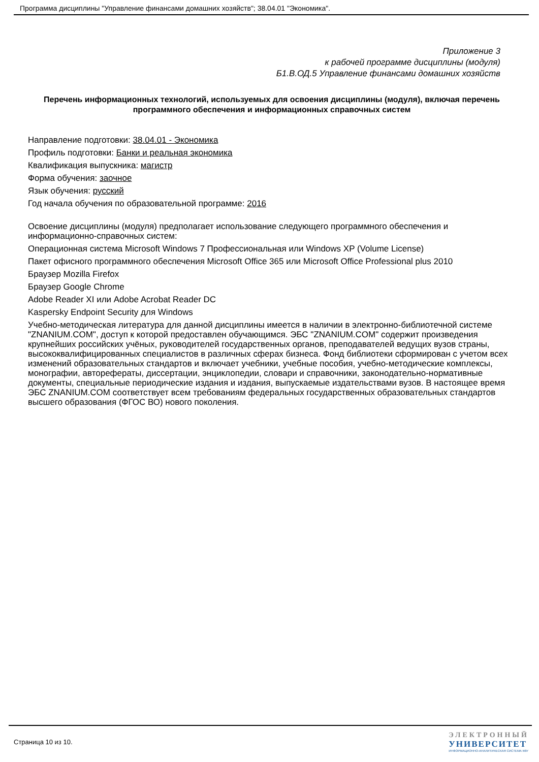Программа дисциплины "Управление финансами домашних хозяйств"; 38.04.01 "Экономика".
Приложение 3
к рабочей программе дисциплины (модуля)
Б1.В.ОД.5 Управление финансами домашних хозяйств
Перечень информационных технологий, используемых для освоения дисциплины (модуля), включая перечень программного обеспечения и информационных справочных систем
Направление подготовки: 38.04.01 - Экономика
Профиль подготовки: Банки и реальная экономика
Квалификация выпускника: магистр
Форма обучения: заочное
Язык обучения: русский
Год начала обучения по образовательной программе: 2016
Освоение дисциплины (модуля) предполагает использование следующего программного обеспечения и информационно-справочных систем:
Операционная система Microsoft Windows 7 Профессиональная или Windows XP (Volume License)
Пакет офисного программного обеспечения Microsoft Office 365 или Microsoft Office Professional plus 2010
Браузер Mozilla Firefox
Браузер Google Chrome
Adobe Reader XI или Adobe Acrobat Reader DC
Kaspersky Endpoint Security для Windows
Учебно-методическая литература для данной дисциплины имеется в наличии в электронно-библиотечной системе "ZNANIUM.COM", доступ к которой предоставлен обучающимся. ЭБС "ZNANIUM.COM" содержит произведения крупнейших российских учёных, руководителей государственных органов, преподавателей ведущих вузов страны, высококвалифицированных специалистов в различных сферах бизнеса. Фонд библиотеки сформирован с учетом всех изменений образовательных стандартов и включает учебники, учебные пособия, учебно-методические комплексы, монографии, авторефераты, диссертации, энциклопедии, словари и справочники, законодательно-нормативные документы, специальные периодические издания и издания, выпускаемые издательствами вузов. В настоящее время ЭБС ZNANIUM.COM соответствует всем требованиям федеральных государственных образовательных стандартов высшего образования (ФГОС ВО) нового поколения.
Страница 10 из 10.
ЭЛЕКТРОННЫЙ
УНИВЕРСИТЕТ
ИНФОРМАЦИОННО-АНАЛИТИЧЕСКАЯ СИСТЕМА КФУ